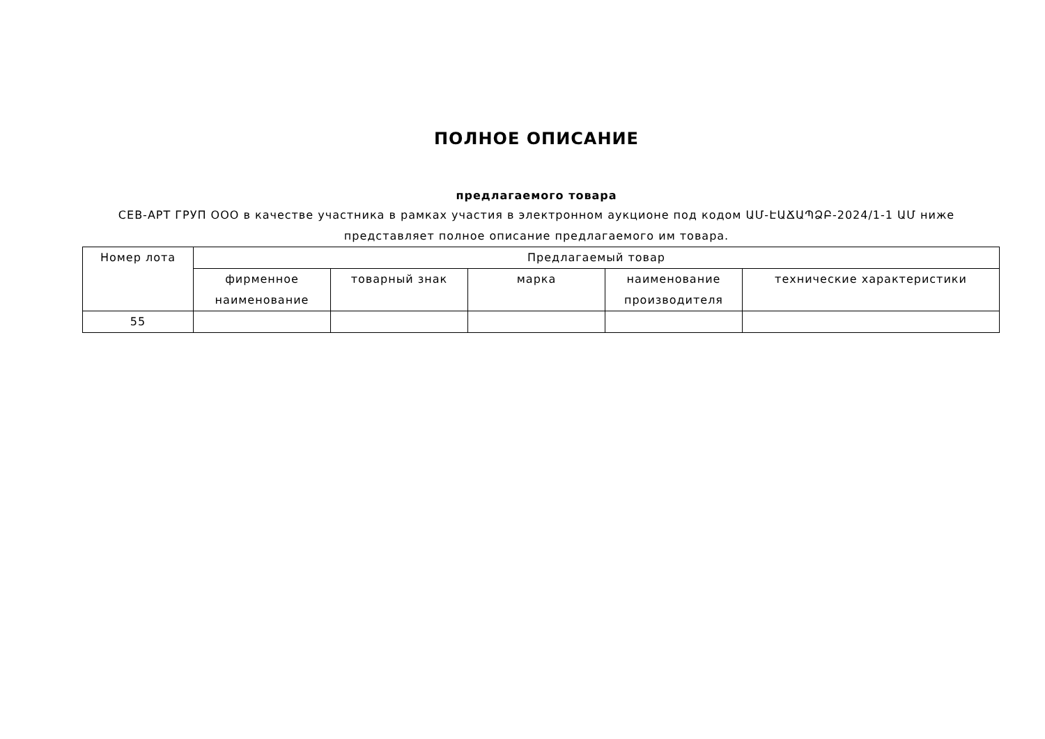ПОЛНОЕ ОПИСАНИЕ
предлагаемого товара
СЕВ-АРТ ГРУП ООО в качестве участника в рамках участия в электронном аукционе под кодом ԱՄ-ԷԱՃԱՊՁԲ-2024/1-1 ԱՄ ниже представляет полное описание предлагаемого им товара.
| Номер лота | Предлагаемый товар | | | | |
| --- | --- | --- | --- | --- | --- |
| | фирменное наименование | товарный знак | марка | наименование производителя | технические характеристики |
| 55 | | | | | |